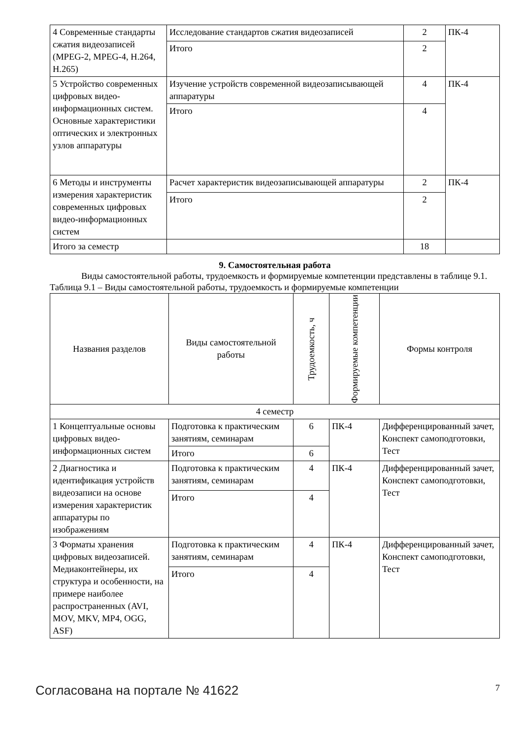| 4 Современные стандарты сжатия видеозаписей (MPEG-2, MPEG-4, H.264, H.265) | Исследование стандартов сжатия видеозаписей | 2 | ПК-4 |
| | Итого | 2 | |
| 5 Устройство современных цифровых видео-информационных систем. Основные характеристики оптических и электронных узлов аппаратуры | Изучение устройств современной видеозаписывающей аппаратуры | 4 | ПК-4 |
| | Итого | 4 | |
| 6 Методы и инструменты измерения характеристик современных цифровых видео-информационных систем | Расчет характеристик видеозаписывающей аппаратуры | 2 | ПК-4 |
| | Итого | 2 | |
| Итого за семестр | | 18 | |
9. Самостоятельная работа
Виды самостоятельной работы, трудоемкость и формируемые компетенции представлены в таблице 9.1.
Таблица 9.1 – Виды самостоятельной работы, трудоемкость и формируемые компетенции
| Названия разделов | Виды самостоятельной работы | Трудоемкость, ч | Формируемые компетенции | Формы контроля |
| --- | --- | --- | --- | --- |
| 4 семестр | | | | |
| 1 Концептуальные основы цифровых видео-информационных систем | Подготовка к практическим занятиям, семинарам | 6 | ПК-4 | Дифференцированный зачет, Конспект самоподготовки, Тест |
| | Итого | 6 | | |
| 2 Диагностика и идентификация устройств видеозаписи на основе измерения характеристик аппаратуры по изображениям | Подготовка к практическим занятиям, семинарам | 4 | ПК-4 | Дифференцированный зачет, Конспект самоподготовки, Тест |
| | Итого | 4 | | |
| 3 Форматы хранения цифровых видеозаписей. Медиаконтейнеры, их структура и особенности, на примере наиболее распространенных (AVI, MOV, MKV, MP4, OGG, ASF) | Подготовка к практическим занятиям, семинарам | 4 | ПК-4 | Дифференцированный зачет, Конспект самоподготовки, Тест |
| | Итого | 4 | | |
Согласована на портале № 41622 7